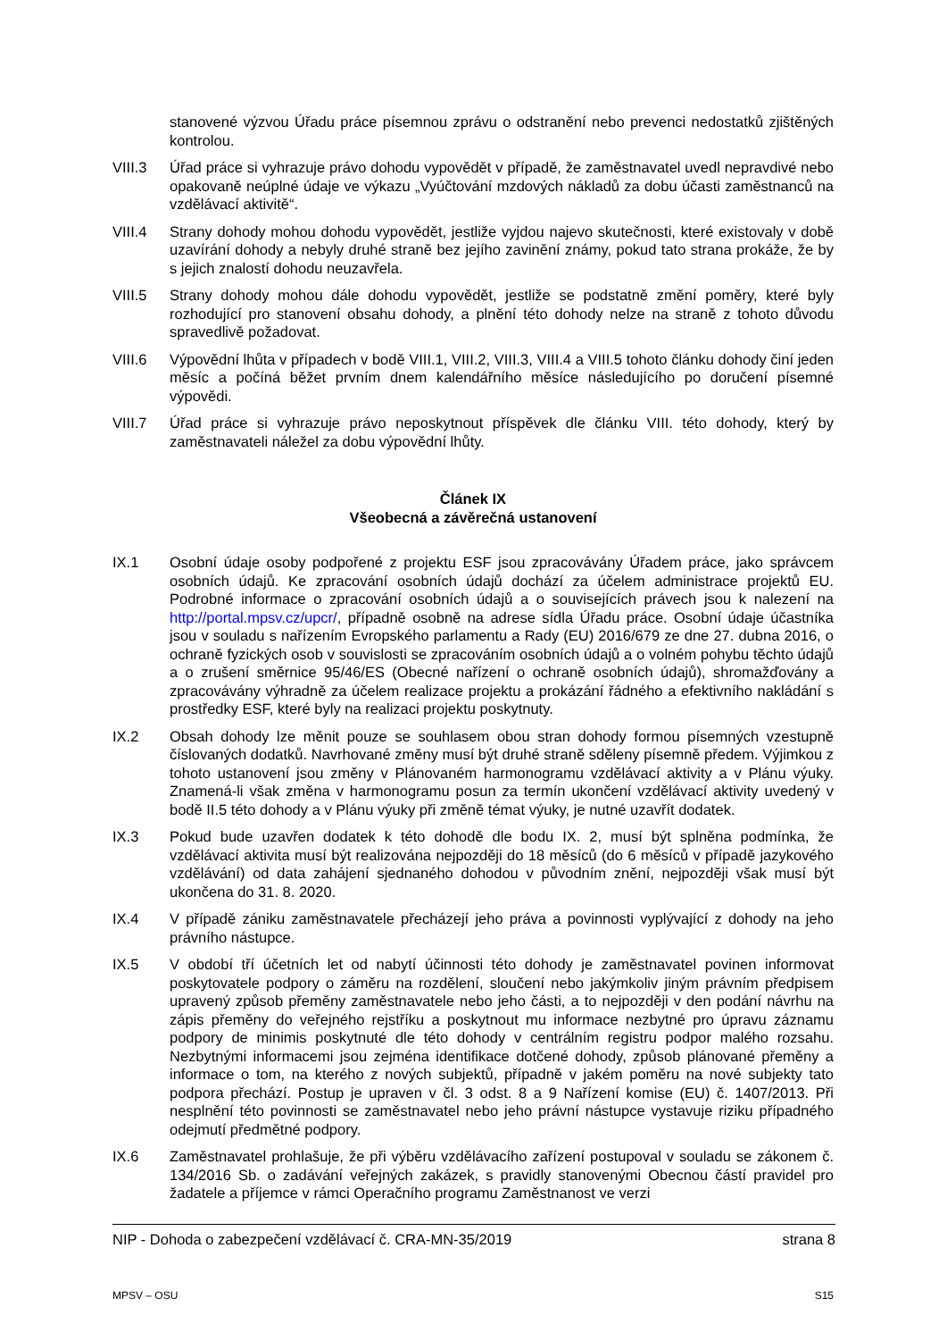stanovené výzvou Úřadu práce písemnou zprávu o odstranění nebo prevenci nedostatků zjištěných kontrolou.
VIII.3 Úřad práce si vyhrazuje právo dohodu vypovědět v případě, že zaměstnavatel uvedl nepravdivé nebo opakovaně neúplné údaje ve výkazu „Vyúčtování mzdových nákladů za dobu účasti zaměstnanců na vzdělávací aktivitě“.
VIII.4 Strany dohody mohou dohodu vypovědět, jestliže vyjdou najevo skutečnosti, které existovaly v době uzavírání dohody a nebyly druhé straně bez jejího zavinění známy, pokud tato strana prokáže, že by s jejich znalostí dohodu neuzavřela.
VIII.5 Strany dohody mohou dále dohodu vypovědět, jestliže se podstatně změní poměry, které byly rozhodující pro stanovení obsahu dohody, a plnění této dohody nelze na straně z tohoto důvodu spravedlivě požadovat.
VIII.6 Výpovědní lhůta v případech v bodě VIII.1, VIII.2, VIII.3, VIII.4 a VIII.5 tohoto článku dohody činí jeden měsíc a počíná běžet prvním dnem kalendářního měsíce následujícího po doručení písemné výpovědi.
VIII.7 Úřad práce si vyhrazuje právo neposkytnout příspěvek dle článku VIII. této dohody, který by zaměstnavateli náležel za dobu výpovědní lhůty.
Článek IX
Všeobecná a závěrečná ustanovení
IX.1 Osobní údaje osoby podpořené z projektu ESF jsou zpracovávány Úřadem práce, jako správcem osobních údajů. Ke zpracování osobních údajů dochází za účelem administrace projektů EU. Podrobné informace o zpracování osobních údajů a o souvisejících právech jsou k nalezení na http://portal.mpsv.cz/upcr/, případně osobně na adrese sídla Úřadu práce. Osobní údaje účastníka jsou v souladu s nařízením Evropského parlamentu a Rady (EU) 2016/679 ze dne 27. dubna 2016, o ochraně fyzických osob v souvislosti se zpracováním osobních údajů a o volném pohybu těchto údajů a o zrušení směrnice 95/46/ES (Obecné nařízení o ochraně osobních údajů), shromažďovány a zpracovávány výhradně za účelem realizace projektu a prokázání řádného a efektivního nakládání s prostředky ESF, které byly na realizaci projektu poskytnuty.
IX.2 Obsah dohody lze měnit pouze se souhlasem obou stran dohody formou písemných vzestupně číslovaných dodatků. Navrhované změny musí být druhé straně sděleny písemně předem. Výjimkou z tohoto ustanovení jsou změny v Plánovaném harmonogramu vzdělávací aktivity a v Plánu výuky. Znamená-li však změna v harmonogramu posun za termín ukončení vzdělávací aktivity uvedený v bodě II.5 této dohody a v Plánu výuky při změně témat výuky, je nutné uzavřít dodatek.
IX.3 Pokud bude uzavřen dodatek k této dohodě dle bodu IX. 2, musí být splněna podmínka, že vzdělávací aktivita musí být realizována nejpozději do 18 měsíců (do 6 měsíců v případě jazykového vzdělávání) od data zahájení sjednaného dohodou v původním znění, nejpozději však musí být ukončena do 31. 8. 2020.
IX.4 V případě zániku zaměstnavatele přecházejí jeho práva a povinnosti vyplývající z dohody na jeho právního nástupce.
IX.5 V období tří účetních let od nabytí účinnosti této dohody je zaměstnavatel povinen informovat poskytovatele podpory o záměru na rozdělení, sloučení nebo jakýmkoliv jiným právním předpisem upravený způsob přeměny zaměstnavatele nebo jeho části, a to nejpozději v den podání návrhu na zápis přeměny do veřejného rejstříku a poskytnout mu informace nezbytné pro úpravu záznamu podpory de minimis poskytnuté dle této dohody v centrálním registru podpor malého rozsahu. Nezbytnými informacemi jsou zejména identifikace dotčené dohody, způsob plánované přeměny a informace o tom, na kterého z nových subjektů, případně v jakém poměru na nové subjekty tato podpora přechází. Postup je upraven v čl. 3 odst. 8 a 9 Nařízení komise (EU) č. 1407/2013. Při nesplnění této povinnosti se zaměstnavatel nebo jeho právní nástupce vystavuje riziku případného odejmutí předmětné podpory.
IX.6 Zaměstnavatel prohlašuje, že při výběru vzdělávacího zařízení postupoval v souladu se zákonem č. 134/2016 Sb. o zadávání veřejných zakázek, s pravidly stanovenými Obecnou částí pravidel pro žadatele a příjemce v rámci Operačního programu Zaměstnanost ve verzi
NIP - Dohoda o zabezpečení vzdělávací č. CRA-MN-35/2019 strana 8
MPSV – OSU S15